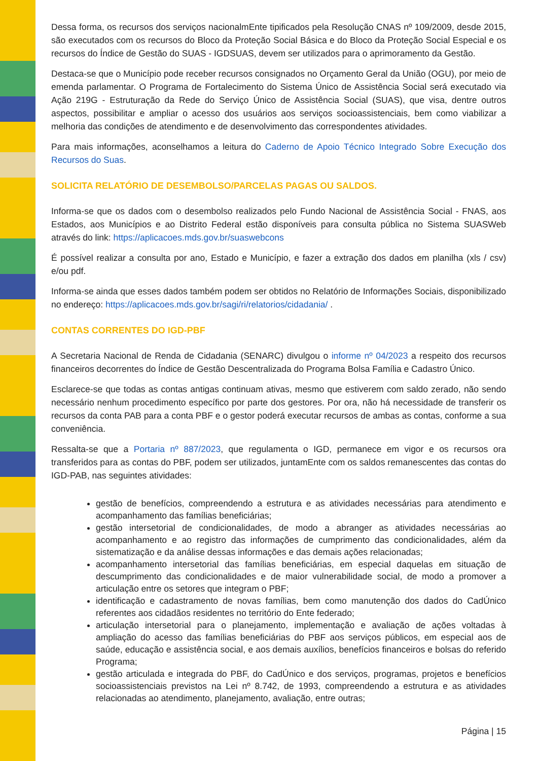Dessa forma, os recursos dos serviços nacionalmEnte tipificados pela Resolução CNAS nº 109/2009, desde 2015, são executados com os recursos do Bloco da Proteção Social Básica e do Bloco da Proteção Social Especial e os recursos do Índice de Gestão do SUAS - IGDSUAS, devem ser utilizados para o aprimoramento da Gestão.
Destaca-se que o Município pode receber recursos consignados no Orçamento Geral da União (OGU), por meio de emenda parlamentar. O Programa de Fortalecimento do Sistema Único de Assistência Social será executado via Ação 219G - Estruturação da Rede do Serviço Único de Assistência Social (SUAS), que visa, dentre outros aspectos, possibilitar e ampliar o acesso dos usuários aos serviços socioassistenciais, bem como viabilizar a melhoria das condições de atendimento e de desenvolvimento das correspondentes atividades.
Para mais informações, aconselhamos a leitura do Caderno de Apoio Técnico Integrado Sobre Execução dos Recursos do Suas.
SOLICITA RELATÓRIO DE DESEMBOLSO/PARCELAS PAGAS OU SALDOS.
Informa-se que os dados com o desembolso realizados pelo Fundo Nacional de Assistência Social - FNAS, aos Estados, aos Municípios e ao Distrito Federal estão disponíveis para consulta pública no Sistema SUASWeb através do link: https://aplicacoes.mds.gov.br/suaswebcons
É possível realizar a consulta por ano, Estado e Município, e fazer a extração dos dados em planilha (xls / csv) e/ou pdf.
Informa-se ainda que esses dados também podem ser obtidos no Relatório de Informações Sociais, disponibilizado no endereço: https://aplicacoes.mds.gov.br/sagi/ri/relatorios/cidadania/ .
CONTAS CORRENTES DO IGD-PBF
A Secretaria Nacional de Renda de Cidadania (SENARC) divulgou o informe nº 04/2023 a respeito dos recursos financeiros decorrentes do Índice de Gestão Descentralizada do Programa Bolsa Família e Cadastro Único.
Esclarece-se que todas as contas antigas continuam ativas, mesmo que estiverem com saldo zerado, não sendo necessário nenhum procedimento específico por parte dos gestores. Por ora, não há necessidade de transferir os recursos da conta PAB para a conta PBF e o gestor poderá executar recursos de ambas as contas, conforme a sua conveniência.
Ressalta-se que a Portaria nº 887/2023, que regulamenta o IGD, permanece em vigor e os recursos ora transferidos para as contas do PBF, podem ser utilizados, juntamEnte com os saldos remanescentes das contas do IGD-PAB, nas seguintes atividades:
gestão de benefícios, compreendendo a estrutura e as atividades necessárias para atendimento e acompanhamento das famílias beneficiárias;
gestão intersetorial de condicionalidades, de modo a abranger as atividades necessárias ao acompanhamento e ao registro das informações de cumprimento das condicionalidades, além da sistematização e da análise dessas informações e das demais ações relacionadas;
acompanhamento intersetorial das famílias beneficiárias, em especial daquelas em situação de descumprimento das condicionalidades e de maior vulnerabilidade social, de modo a promover a articulação entre os setores que integram o PBF;
identificação e cadastramento de novas famílias, bem como manutenção dos dados do CadÚnico referentes aos cidadãos residentes no território do Ente federado;
articulação intersetorial para o planejamento, implementação e avaliação de ações voltadas à ampliação do acesso das famílias beneficiárias do PBF aos serviços públicos, em especial aos de saúde, educação e assistência social, e aos demais auxílios, benefícios financeiros e bolsas do referido Programa;
gestão articulada e integrada do PBF, do CadÚnico e dos serviços, programas, projetos e benefícios socioassistenciais previstos na Lei nº 8.742, de 1993, compreendendo a estrutura e as atividades relacionadas ao atendimento, planejamento, avaliação, entre outras;
Página | 15